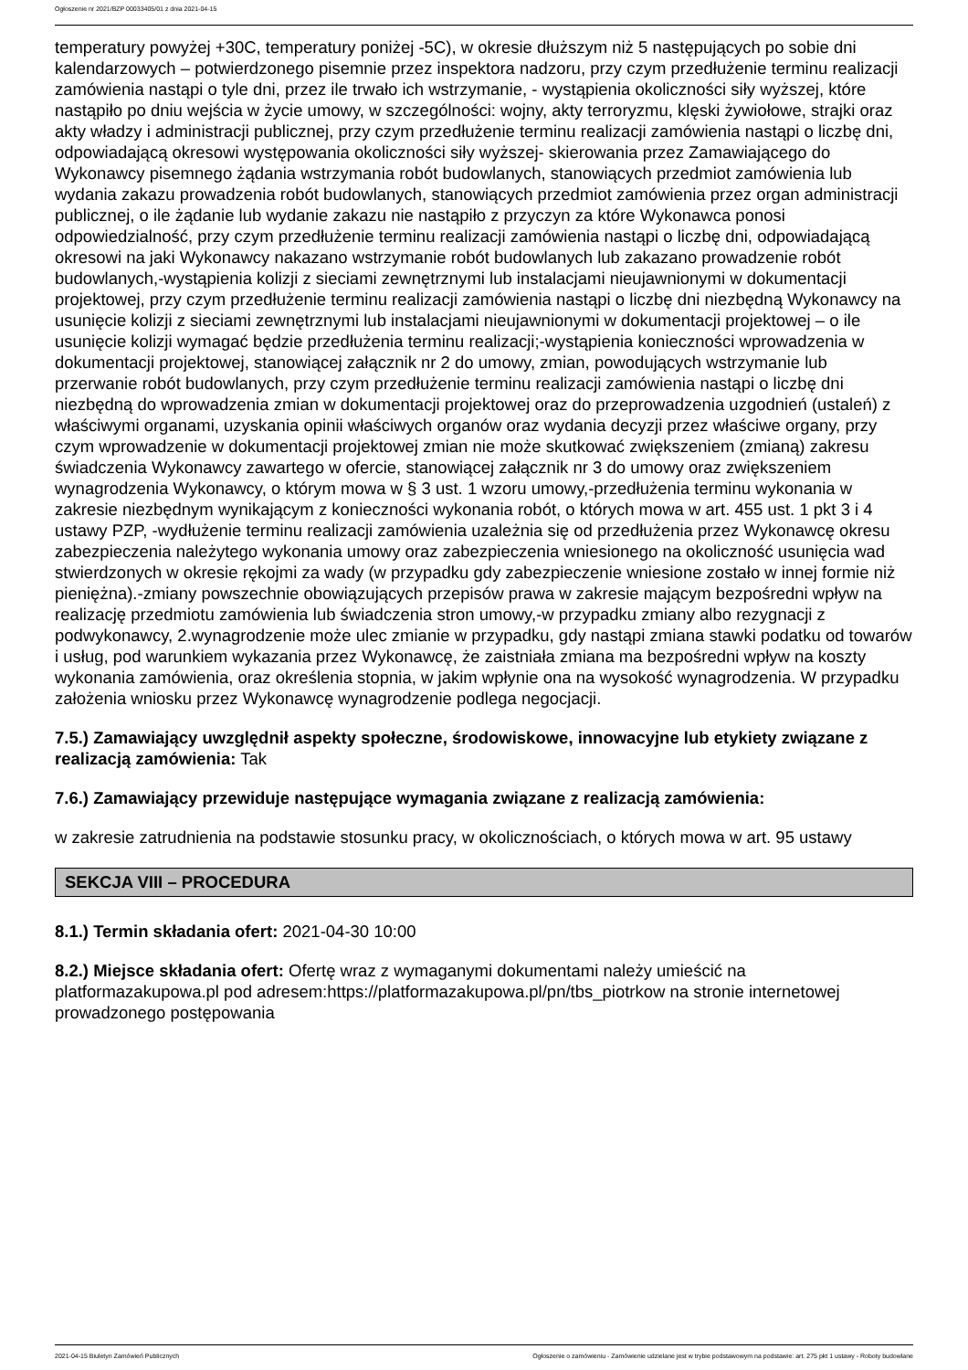Ogłoszenie nr 2021/BZP 00033405/01 z dnia 2021-04-15
temperatury powyżej +30C, temperatury poniżej -5C), w okresie dłuższym niż 5 następujących po sobie dni kalendarzowych – potwierdzonego pisemnie przez inspektora nadzoru, przy czym przedłużenie terminu realizacji zamówienia nastąpi o tyle dni, przez ile trwało ich wstrzymanie, - wystąpienia okoliczności siły wyższej, które nastąpiło po dniu wejścia w życie umowy, w szczególności: wojny, akty terroryzmu, klęski żywiołowe, strajki oraz akty władzy i administracji publicznej, przy czym przedłużenie terminu realizacji zamówienia nastąpi o liczbę dni, odpowiadającą okresowi występowania okoliczności siły wyższej- skierowania przez Zamawiającego do Wykonawcy pisemnego żądania wstrzymania robót budowlanych, stanowiących przedmiot zamówienia lub wydania zakazu prowadzenia robót budowlanych, stanowiących przedmiot zamówienia przez organ administracji publicznej, o ile żądanie lub wydanie zakazu nie nastąpiło z przyczyn za które Wykonawca ponosi odpowiedzialność, przy czym przedłużenie terminu realizacji zamówienia nastąpi o liczbę dni, odpowiadającą okresowi na jaki Wykonawcy nakazano wstrzymanie robót budowlanych lub zakazano prowadzenie robót budowlanych,-wystąpienia kolizji z sieciami zewnętrznymi lub instalacjami nieujawnionymi w dokumentacji projektowej, przy czym przedłużenie terminu realizacji zamówienia nastąpi o liczbę dni niezbędną Wykonawcy na usunięcie kolizji z sieciami zewnętrznymi lub instalacjami nieujawnionymi w dokumentacji projektowej – o ile usunięcie kolizji wymagać będzie przedłużenia terminu realizacji;-wystąpienia konieczności wprowadzenia w dokumentacji projektowej, stanowiącej załącznik nr 2 do umowy, zmian, powodujących wstrzymanie lub przerwanie robót budowlanych, przy czym przedłużenie terminu realizacji zamówienia nastąpi o liczbę dni niezbędną do wprowadzenia zmian w dokumentacji projektowej oraz do przeprowadzenia uzgodnień (ustaleń) z właściwymi organami, uzyskania opinii właściwych organów oraz wydania decyzji przez właściwe organy, przy czym wprowadzenie w dokumentacji projektowej zmian nie może skutkować zwiększeniem (zmianą) zakresu świadczenia Wykonawcy zawartego w ofercie, stanowiącej załącznik nr 3 do umowy oraz zwiększeniem wynagrodzenia Wykonawcy, o którym mowa w § 3 ust. 1 wzoru umowy,-przedłużenia terminu wykonania w zakresie niezbędnym wynikającym z konieczności wykonania robót, o których mowa w art. 455 ust. 1 pkt 3 i 4 ustawy PZP, -wydłużenie terminu realizacji zamówienia uzależnia się od przedłużenia przez Wykonawcę okresu zabezpieczenia należytego wykonania umowy oraz zabezpieczenia wniesionego na okoliczność usunięcia wad stwierdzonych w okresie rękojmi za wady (w przypadku gdy zabezpieczenie wniesione zostało w innej formie niż pieniężna).-zmiany powszechnie obowiązujących przepisów prawa w zakresie mającym bezpośredni wpływ na realizację przedmiotu zamówienia lub świadczenia stron umowy,-w przypadku zmiany albo rezygnacji z podwykonawcy, 2.wynagrodzenie może ulec zmianie w przypadku, gdy nastąpi zmiana stawki podatku od towarów i usług, pod warunkiem wykazania przez Wykonawcę, że zaistniała zmiana ma bezpośredni wpływ na koszty wykonania zamówienia, oraz określenia stopnia, w jakim wpłynie ona na wysokość wynagrodzenia. W przypadku założenia wniosku przez Wykonawcę wynagrodzenie podlega negocjacji.
7.5.) Zamawiający uwzględnił aspekty społeczne, środowiskowe, innowacyjne lub etykiety związane z realizacją zamówienia: Tak
7.6.) Zamawiający przewiduje następujące wymagania związane z realizacją zamówienia:
w zakresie zatrudnienia na podstawie stosunku pracy, w okolicznościach, o których mowa w art. 95 ustawy
SEKCJA VIII – PROCEDURA
8.1.) Termin składania ofert: 2021-04-30 10:00
8.2.) Miejsce składania ofert: Ofertę wraz z wymaganymi dokumentami należy umieścić na platformazakupowa.pl pod adresem:https://platformazakupowa.pl/pn/tbs_piotrkow na stronie internetowej prowadzonego postępowania
2021-04-15 Biuletyn Zamówień Publicznych Ogłoszenie o zamówieniu - Zamówienie udzielane jest w trybie podstawowym na podstawie: art. 275 pkt 1 ustawy - Roboty budowlane